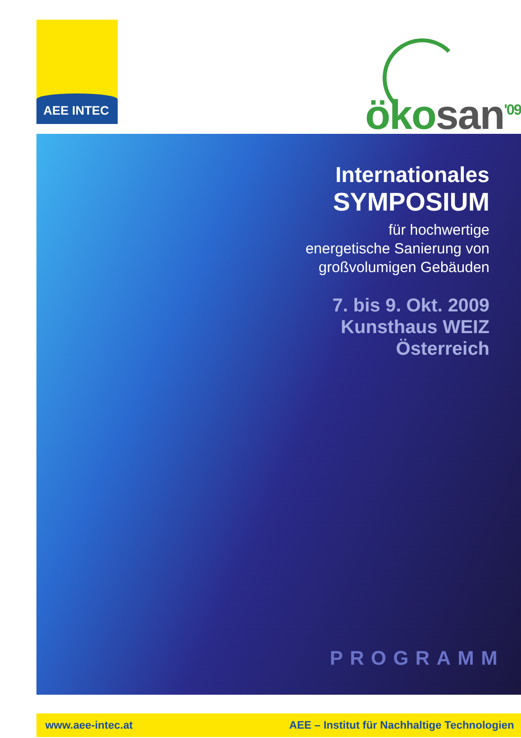AEE INTEC
öko san<sup>'09</sup>
Internationales
SYMPOSIUM
für hochwertige
energetische Sanierung von
großvolumigen Gebäuden
7. bis 9. Okt. 2009
Kunsthaus WEIZ
Österreich
PROGRAMM
www.aee-intec.at AEE – Institut für Nachhaltige Technologien